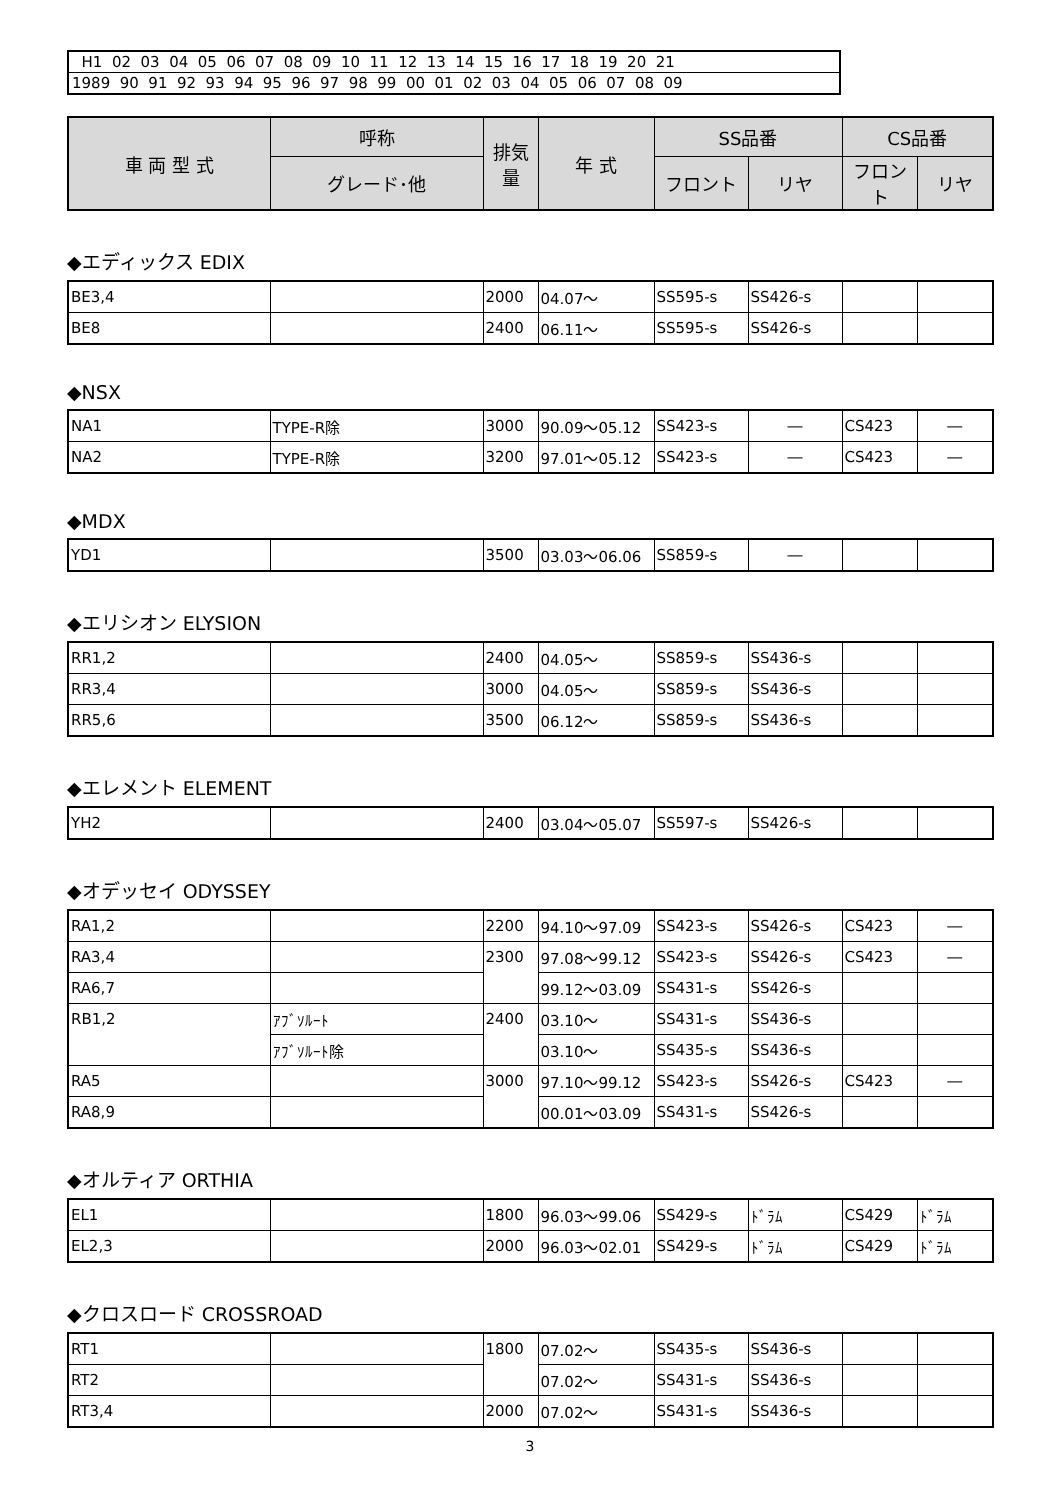| H1 02 03 04 05 06 07 08 09 10 11 12 13 14 15 16 17 18 19 20 21 |
| 1989 90 91 92 93 94 95 96 97 98 99 00 01 02 03 04 05 06 07 08 09 |
| 車 両 型 式 | 呼称 | 排気量 | 年 式 | SS品番 | | CS品番 | |
| --- | --- | --- | --- | --- | --- | --- | --- |
| | グレード･他 | | | フロント | リヤ | フロント | リヤ |
◆エディックス EDIX
| BE3,4 | | 2000 | 04.07～ | SS595-s | SS426-s | | |
| BE8 | | 2400 | 06.11～ | SS595-s | SS426-s | | |
◆NSX
| NA1 | TYPE-R除 | 3000 | 90.09～05.12 | SS423-s | ― | CS423 | ― |
| NA2 | TYPE-R除 | 3200 | 97.01～05.12 | SS423-s | ― | CS423 | ― |
◆MDX
| YD1 | | 3500 | 03.03～06.06 | SS859-s | ― | | |
◆エリシオン ELYSION
| RR1,2 | | 2400 | 04.05～ | SS859-s | SS436-s | | |
| RR3,4 | | 3000 | 04.05～ | SS859-s | SS436-s | | |
| RR5,6 | | 3500 | 06.12～ | SS859-s | SS436-s | | |
◆エレメント ELEMENT
| YH2 | | 2400 | 03.04～05.07 | SS597-s | SS426-s | | |
◆オデッセイ ODYSSEY
| RA1,2 | | 2200 | 94.10～97.09 | SS423-s | SS426-s | CS423 | ― |
| RA3,4 | | 2300 | 97.08～99.12 | SS423-s | SS426-s | CS423 | ― |
| RA6,7 | | | 99.12～03.09 | SS431-s | SS426-s | | |
| RB1,2 | ｱﾌﾞｿﾙｰﾄ | 2400 | 03.10～ | SS431-s | SS436-s | | |
| | ｱﾌﾞｿﾙｰﾄ除 | | 03.10～ | SS435-s | SS436-s | | |
| RA5 | | 3000 | 97.10～99.12 | SS423-s | SS426-s | CS423 | ― |
| RA8,9 | | | 00.01～03.09 | SS431-s | SS426-s | | |
◆オルティア ORTHIA
| EL1 | | 1800 | 96.03～99.06 | SS429-s | ﾄﾞﾗﾑ | CS429 | ﾄﾞﾗﾑ |
| EL2,3 | | 2000 | 96.03～02.01 | SS429-s | ﾄﾞﾗﾑ | CS429 | ﾄﾞﾗﾑ |
◆クロスロード CROSSROAD
| RT1 | | 1800 | 07.02～ | SS435-s | SS436-s | | |
| RT2 | | | 07.02～ | SS431-s | SS436-s | | |
| RT3,4 | | 2000 | 07.02～ | SS431-s | SS436-s | | |
3